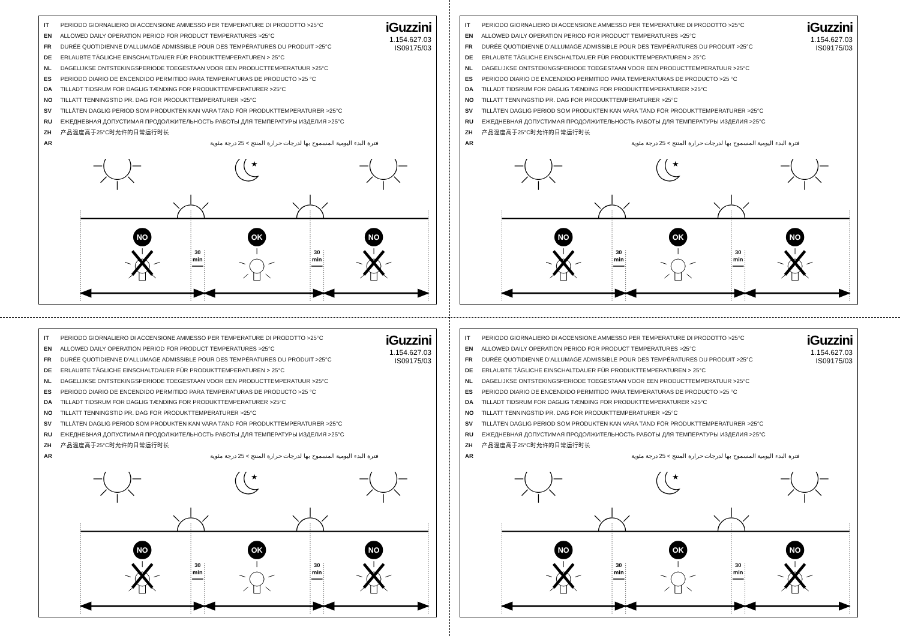IT PERIODO GIORNALIERO DI ACCENSIONE AMMESSO PER TEMPERATURE DI PRODOTTO >25°C
EN ALLOWED DAILY OPERATION PERIOD FOR PRODUCT TEMPERATURES >25°C
FR DURÉE QUOTIDIENNE D’ALLUMAGE ADMISSIBLE POUR DES TEMPÉRATURES DU PRODUIT >25°C
DE ERLAUBTE TÄGLICHE EINSCHALTDAUER FÜR PRODUKTTEMPERATUREN > 25°C
NL DAGELIJKSE ONTSTEKINGSPERIODE TOEGESTAAN VOOR EEN PRODUCTTEMPERATUUR >25°C
ES PERIODO DIARIO DE ENCENDIDO PERMITIDO PARA TEMPERATURAS DE PRODUCTO >25 °C
DA TILLADT TIDSRUM FOR DAGLIG TÆNDING FOR PRODUKTTEMPERATURER >25°C
NO TILLATT TENNINGSTID PR. DAG FOR PRODUKTTEMPERATURER >25°C
SV TILLÅTEN DAGLIG PERIOD SOM PRODUKTEN KAN VARA TÄND FÖR PRODUKTTEMPERATURER >25°C
RU ЕЖЕДНЕВНАЯ ДОПУСТИМАЯ ПРОДОЛЖИТЕЛЬНОСТЬ РАБОТЫ ДЛЯ ТЕМПЕРАТУРЫ ИЗДЕЛИЯ >25°C
ZH 产品温度高于25°C时允许的日常运行时长
AR فترة البدء اليومية المسموح بها لدرجات حرارة المنتج > 25 درجة مئوية
iGuzzini
1.154.627.03
IS09175/03
★
★
NO
OK
NO
30
min
30
min
IT PERIODO GIORNALIERO DI ACCENSIONE AMMESSO PER TEMPERATURE DI PRODOTTO >25°C
EN ALLOWED DAILY OPERATION PERIOD FOR PRODUCT TEMPERATURES >25°C
FR DURÉE QUOTIDIENNE D’ALLUMAGE ADMISSIBLE POUR DES TEMPÉRATURES DU PRODUIT >25°C
DE ERLAUBTE TÄGLICHE EINSCHALTDAUER FÜR PRODUKTTEMPERATUREN > 25°C
NL DAGELIJKSE ONTSTEKINGSPERIODE TOEGESTAAN VOOR EEN PRODUCTTEMPERATUUR >25°C
ES PERIODO DIARIO DE ENCENDIDO PERMITIDO PARA TEMPERATURAS DE PRODUCTO >25 °C
DA TILLADT TIDSRUM FOR DAGLIG TÆNDING FOR PRODUKTTEMPERATURER >25°C
NO TILLATT TENNINGSTID PR. DAG FOR PRODUKTTEMPERATURER >25°C
SV TILLÅTEN DAGLIG PERIOD SOM PRODUKTEN KAN VARA TÄND FÖR PRODUKTTEMPERATURER >25°C
RU ЕЖЕДНЕВНАЯ ДОПУСТИМАЯ ПРОДОЛЖИТЕЛЬНОСТЬ РАБОТЫ ДЛЯ ТЕМПЕРАТУРЫ ИЗДЕЛИЯ >25°C
ZH 产品温度高于25°C时允许的日常运行时长
AR فترة البدء اليومية المسموح بها لدرجات حرارة المنتج > 25 درجة مئوية
iGuzzini
1.154.627.03
IS09175/03
★
★
NO
OK
NO
30
min
30
min
IT PERIODO GIORNALIERO DI ACCENSIONE AMMESSO PER TEMPERATURE DI PRODOTTO >25°C
EN ALLOWED DAILY OPERATION PERIOD FOR PRODUCT TEMPERATURES >25°C
FR DURÉE QUOTIDIENNE D’ALLUMAGE ADMISSIBLE POUR DES TEMPÉRATURES DU PRODUIT >25°C
DE ERLAUBTE TÄGLICHE EINSCHALTDAUER FÜR PRODUKTTEMPERATUREN > 25°C
NL DAGELIJKSE ONTSTEKINGSPERIODE TOEGESTAAN VOOR EEN PRODUCTTEMPERATUUR >25°C
ES PERIODO DIARIO DE ENCENDIDO PERMITIDO PARA TEMPERATURAS DE PRODUCTO >25 °C
DA TILLADT TIDSRUM FOR DAGLIG TÆNDING FOR PRODUKTTEMPERATURER >25°C
NO TILLATT TENNINGSTID PR. DAG FOR PRODUKTTEMPERATURER >25°C
SV TILLÅTEN DAGLIG PERIOD SOM PRODUKTEN KAN VARA TÄND FÖR PRODUKTTEMPERATURER >25°C
RU ЕЖЕДНЕВНАЯ ДОПУСТИМАЯ ПРОДОЛЖИТЕЛЬНОСТЬ РАБОТЫ ДЛЯ ТЕМПЕРАТУРЫ ИЗДЕЛИЯ >25°C
ZH 产品温度高于25°C时允许的日常运行时长
AR فترة البدء اليومية المسموح بها لدرجات حرارة المنتج > 25 درجة مئوية
iGuzzini
1.154.627.03
IS09175/03
★
★
NO
OK
NO
30
min
30
min
IT PERIODO GIORNALIERO DI ACCENSIONE AMMESSO PER TEMPERATURE DI PRODOTTO >25°C
EN ALLOWED DAILY OPERATION PERIOD FOR PRODUCT TEMPERATURES >25°C
FR DURÉE QUOTIDIENNE D’ALLUMAGE ADMISSIBLE POUR DES TEMPÉRATURES DU PRODUIT >25°C
DE ERLAUBTE TÄGLICHE EINSCHALTDAUER FÜR PRODUKTTEMPERATUREN > 25°C
NL DAGELIJKSE ONTSTEKINGSPERIODE TOEGESTAAN VOOR EEN PRODUCTTEMPERATUUR >25°C
ES PERIODO DIARIO DE ENCENDIDO PERMITIDO PARA TEMPERATURAS DE PRODUCTO >25 °C
DA TILLADT TIDSRUM FOR DAGLIG TÆNDING FOR PRODUKTTEMPERATURER >25°C
NO TILLATT TENNINGSTID PR. DAG FOR PRODUKTTEMPERATURER >25°C
SV TILLÅTEN DAGLIG PERIOD SOM PRODUKTEN KAN VARA TÄND FÖR PRODUKTTEMPERATURER >25°C
RU ЕЖЕДНЕВНАЯ ДОПУСТИМАЯ ПРОДОЛЖИТЕЛЬНОСТЬ РАБОТЫ ДЛЯ ТЕМПЕРАТУРЫ ИЗДЕЛИЯ >25°C
ZH 产品温度高于25°C时允许的日常运行时长
AR فترة البدء اليومية المسموح بها لدرجات حرارة المنتج > 25 درجة مئوية
iGuzzini
1.154.627.03
IS09175/03
★
★
NO
OK
NO
30
min
30
min